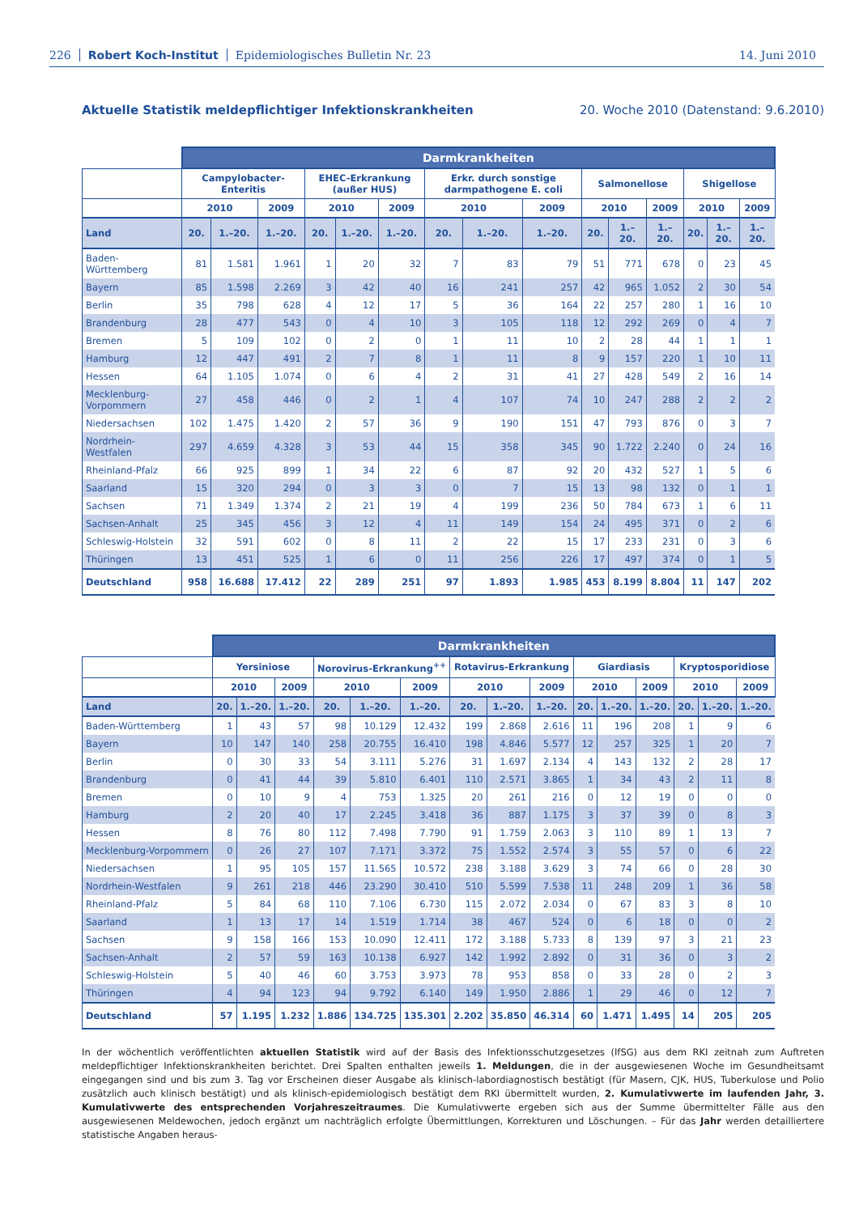226 Robert Koch-Institut Epidemiologisches Bulletin Nr. 23 14. Juni 2010
Aktuelle Statistik meldepflichtiger Infektionskrankheiten 20. Woche 2010 (Datenstand: 9.6.2010)
| | Darmkrankheiten | | | | | | | | | | | | | | |
| --- | --- | --- | --- | --- | --- | --- | --- | --- | --- | --- | --- | --- | --- | --- | --- |
| | Campylobacter-Enteritis | | | EHEC-Erkrankung (außer HUS) | | | Erkr. durch sonstige darmpathogene E. coli | | | Salmonellose | | | Shigellose | | |
| | 2010 | | 2009 | 2010 | | 2009 | 2010 | | 2009 | 2010 | | 2009 | 2010 | | 2009 |
| Land | 20. | 1.–20. | 1.–20. | 20. | 1.–20. | 1.–20. | 20. | 1.–20. | 1.–20. | 20. | 1.–20. | 1.–20. | 20. | 1.–20. | 1.–20. |
| Baden-Württemberg | 81 | 1.581 | 1.961 | 1 | 20 | 32 | 7 | 83 | 79 | 51 | 771 | 678 | 0 | 23 | 45 |
| Bayern | 85 | 1.598 | 2.269 | 3 | 42 | 40 | 16 | 241 | 257 | 42 | 965 | 1.052 | 2 | 30 | 54 |
| Berlin | 35 | 798 | 628 | 4 | 12 | 17 | 5 | 36 | 164 | 22 | 257 | 280 | 1 | 16 | 10 |
| Brandenburg | 28 | 477 | 543 | 0 | 4 | 10 | 3 | 105 | 118 | 12 | 292 | 269 | 0 | 4 | 7 |
| Bremen | 5 | 109 | 102 | 0 | 2 | 0 | 1 | 11 | 10 | 2 | 28 | 44 | 1 | 1 | 1 |
| Hamburg | 12 | 447 | 491 | 2 | 7 | 8 | 1 | 11 | 8 | 9 | 157 | 220 | 1 | 10 | 11 |
| Hessen | 64 | 1.105 | 1.074 | 0 | 6 | 4 | 2 | 31 | 41 | 27 | 428 | 549 | 2 | 16 | 14 |
| Mecklenburg-Vorpommern | 27 | 458 | 446 | 0 | 2 | 1 | 4 | 107 | 74 | 10 | 247 | 288 | 2 | 2 | 2 |
| Niedersachsen | 102 | 1.475 | 1.420 | 2 | 57 | 36 | 9 | 190 | 151 | 47 | 793 | 876 | 0 | 3 | 7 |
| Nordrhein-Westfalen | 297 | 4.659 | 4.328 | 3 | 53 | 44 | 15 | 358 | 345 | 90 | 1.722 | 2.240 | 0 | 24 | 16 |
| Rheinland-Pfalz | 66 | 925 | 899 | 1 | 34 | 22 | 6 | 87 | 92 | 20 | 432 | 527 | 1 | 5 | 6 |
| Saarland | 15 | 320 | 294 | 0 | 3 | 3 | 0 | 7 | 15 | 13 | 98 | 132 | 0 | 1 | 1 |
| Sachsen | 71 | 1.349 | 1.374 | 2 | 21 | 19 | 4 | 199 | 236 | 50 | 784 | 673 | 1 | 6 | 11 |
| Sachsen-Anhalt | 25 | 345 | 456 | 3 | 12 | 4 | 11 | 149 | 154 | 24 | 495 | 371 | 0 | 2 | 6 |
| Schleswig-Holstein | 32 | 591 | 602 | 0 | 8 | 11 | 2 | 22 | 15 | 17 | 233 | 231 | 0 | 3 | 6 |
| Thüringen | 13 | 451 | 525 | 1 | 6 | 0 | 11 | 256 | 226 | 17 | 497 | 374 | 0 | 1 | 5 |
| Deutschland | 958 | 16.688 | 17.412 | 22 | 289 | 251 | 97 | 1.893 | 1.985 | 453 | 8.199 | 8.804 | 11 | 147 | 202 |
| | Darmkrankheiten | | | | | | | | | | | | | | |
| --- | --- | --- | --- | --- | --- | --- | --- | --- | --- | --- | --- | --- | --- | --- | --- |
| | Yersiniose | | | Norovirus-Erkrankung<sup>++</sup> | | | Rotavirus-Erkrankung | | | Giardiasis | | | Kryptosporidiose | | |
| | 2010 | | 2009 | 2010 | | 2009 | 2010 | | 2009 | 2010 | | 2009 | 2010 | | 2009 |
| Land | 20. | 1.–20. | 1.–20. | 20. | 1.–20. | 1.–20. | 20. | 1.–20. | 1.–20. | 20. | 1.–20. | 1.–20. | 20. | 1.–20. | 1.–20. |
| Baden-Württemberg | 1 | 43 | 57 | 98 | 10.129 | 12.432 | 199 | 2.868 | 2.616 | 11 | 196 | 208 | 1 | 9 | 6 |
| Bayern | 10 | 147 | 140 | 258 | 20.755 | 16.410 | 198 | 4.846 | 5.577 | 12 | 257 | 325 | 1 | 20 | 7 |
| Berlin | 0 | 30 | 33 | 54 | 3.111 | 5.276 | 31 | 1.697 | 2.134 | 4 | 143 | 132 | 2 | 28 | 17 |
| Brandenburg | 0 | 41 | 44 | 39 | 5.810 | 6.401 | 110 | 2.571 | 3.865 | 1 | 34 | 43 | 2 | 11 | 8 |
| Bremen | 0 | 10 | 9 | 4 | 753 | 1.325 | 20 | 261 | 216 | 0 | 12 | 19 | 0 | 0 | 0 |
| Hamburg | 2 | 20 | 40 | 17 | 2.245 | 3.418 | 36 | 887 | 1.175 | 3 | 37 | 39 | 0 | 8 | 3 |
| Hessen | 8 | 76 | 80 | 112 | 7.498 | 7.790 | 91 | 1.759 | 2.063 | 3 | 110 | 89 | 1 | 13 | 7 |
| Mecklenburg-Vorpommern | 0 | 26 | 27 | 107 | 7.171 | 3.372 | 75 | 1.552 | 2.574 | 3 | 55 | 57 | 0 | 6 | 22 |
| Niedersachsen | 1 | 95 | 105 | 157 | 11.565 | 10.572 | 238 | 3.188 | 3.629 | 3 | 74 | 66 | 0 | 28 | 30 |
| Nordrhein-Westfalen | 9 | 261 | 218 | 446 | 23.290 | 30.410 | 510 | 5.599 | 7.538 | 11 | 248 | 209 | 1 | 36 | 58 |
| Rheinland-Pfalz | 5 | 84 | 68 | 110 | 7.106 | 6.730 | 115 | 2.072 | 2.034 | 0 | 67 | 83 | 3 | 8 | 10 |
| Saarland | 1 | 13 | 17 | 14 | 1.519 | 1.714 | 38 | 467 | 524 | 0 | 6 | 18 | 0 | 0 | 2 |
| Sachsen | 9 | 158 | 166 | 153 | 10.090 | 12.411 | 172 | 3.188 | 5.733 | 8 | 139 | 97 | 3 | 21 | 23 |
| Sachsen-Anhalt | 2 | 57 | 59 | 163 | 10.138 | 6.927 | 142 | 1.992 | 2.892 | 0 | 31 | 36 | 0 | 3 | 2 |
| Schleswig-Holstein | 5 | 40 | 46 | 60 | 3.753 | 3.973 | 78 | 953 | 858 | 0 | 33 | 28 | 0 | 2 | 3 |
| Thüringen | 4 | 94 | 123 | 94 | 9.792 | 6.140 | 149 | 1.950 | 2.886 | 1 | 29 | 46 | 0 | 12 | 7 |
| Deutschland | 57 | 1.195 | 1.232 | 1.886 | 134.725 | 135.301 | 2.202 | 35.850 | 46.314 | 60 | 1.471 | 1.495 | 14 | 205 | 205 |
In der wöchentlich veröffentlichten aktuellen Statistik wird auf der Basis des Infektionsschutzgesetzes (IfSG) aus dem RKI zeitnah zum Auftreten meldepflichtiger Infektionskrankheiten berichtet. Drei Spalten enthalten jeweils 1. Meldungen, die in der ausgewiesenen Woche im Gesundheitsamt eingegangen sind und bis zum 3. Tag vor Erscheinen dieser Ausgabe als klinisch-labordiagnostisch bestätigt (für Masern, CJK, HUS, Tuberkulose und Polio zusätzlich auch klinisch bestätigt) und als klinisch-epidemiologisch bestätigt dem RKI übermittelt wurden, 2. Kumulativwerte im laufenden Jahr, 3. Kumulativwerte des entsprechenden Vorjahreszeitraumes. Die Kumulativwerte ergeben sich aus der Summe übermittelter Fälle aus den ausgewiesenen Meldewochen, jedoch ergänzt um nachträglich erfolgte Übermittlungen, Korrekturen und Löschungen. – Für das Jahr werden detailliertere statistische Angaben heraus-